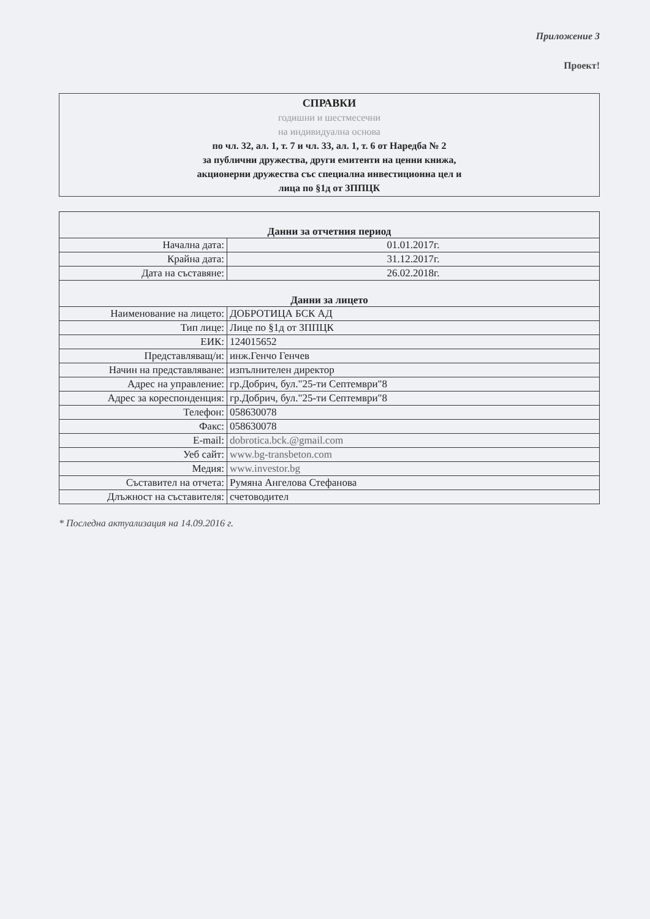Приложение 3
Проект!
СПРАВКИ
годишни и шестмесечни
на индивидуална основа
по чл. 32, ал. 1, т. 7 и чл. 33, ал. 1, т. 6 от Наредба № 2
за публични дружества, други емитенти на ценни книжа,
акционерни дружества със специална инвестиционна цел и
лица по §1д от ЗППЦК
| Данни за отчетния период | |
| Начална дата: | 01.01.2017г. |
| Крайна дата: | 31.12.2017г. |
| Дата на съставяне: | 26.02.2018г. |
| Данни за лицето | |
| Наименование на лицето: | ДОБРОТИЦА БСК АД |
| Тип лице: | Лице по §1д от ЗППЦК |
| ЕИК: | 124015652 |
| Представляващ/и: | инж.Генчо Генчев |
| Начин на представляване: | изпълнителен директор |
| Адрес на управление: | гр.Добрич, бул."25-ти Септември"8 |
| Адрес за кореспонденция: | гр.Добрич, бул."25-ти Септември"8 |
| Телефон: | 058630078 |
| Факс: | 058630078 |
| E-mail: | dobrotica.bck.@gmail.com |
| Уеб сайт: | www.bg-transbeton.com |
| Медия: | www.investor.bg |
| Съставител на отчета: | Румяна Ангелова Стефанова |
| Длъжност на съставителя: | счетоводител |
* Последна актуализация на 14.09.2016 г.